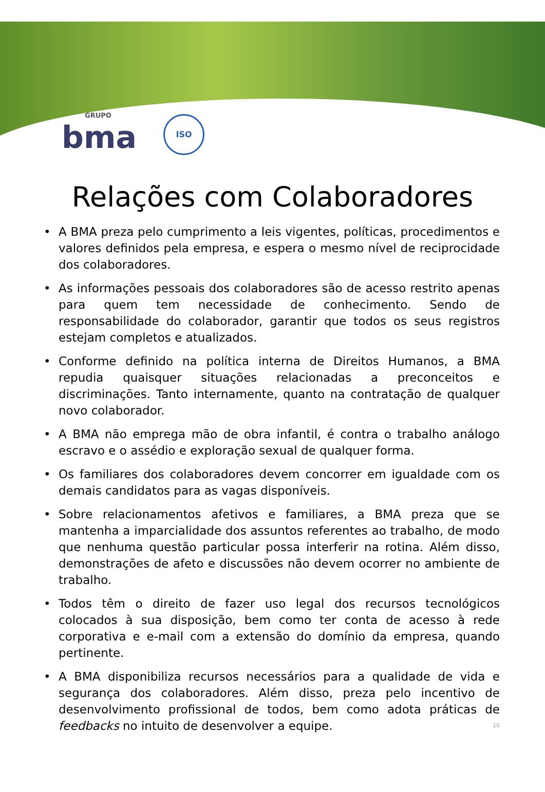GRUPO
bma
ISO
Relações com Colaboradores
• A BMA preza pelo cumprimento a leis vigentes, políticas, procedimentos e valores definidos pela empresa, e espera o mesmo nível de reciprocidade dos colaboradores.
• As informações pessoais dos colaboradores são de acesso restrito apenas para quem tem necessidade de conhecimento. Sendo de responsabilidade do colaborador, garantir que todos os seus registros estejam completos e atualizados.
• Conforme definido na política interna de Direitos Humanos, a BMA repudia quaisquer situações relacionadas a preconceitos e discriminações. Tanto internamente, quanto na contratação de qualquer novo colaborador.
• A BMA não emprega mão de obra infantil, é contra o trabalho análogo escravo e o assédio e exploração sexual de qualquer forma.
• Os familiares dos colaboradores devem concorrer em igualdade com os demais candidatos para as vagas disponíveis.
• Sobre relacionamentos afetivos e familiares, a BMA preza que se mantenha a imparcialidade dos assuntos referentes ao trabalho, de modo que nenhuma questão particular possa interferir na rotina. Além disso, demonstrações de afeto e discussões não devem ocorrer no ambiente de trabalho.
• Todos têm o direito de fazer uso legal dos recursos tecnológicos colocados à sua disposição, bem como ter conta de acesso à rede corporativa e e-mail com a extensão do domínio da empresa, quando pertinente.
• A BMA disponibiliza recursos necessários para a qualidade de vida e segurança dos colaboradores. Além disso, preza pelo incentivo de desenvolvimento profissional de todos, bem como adota práticas de feedbacks no intuito de desenvolver a equipe. 10